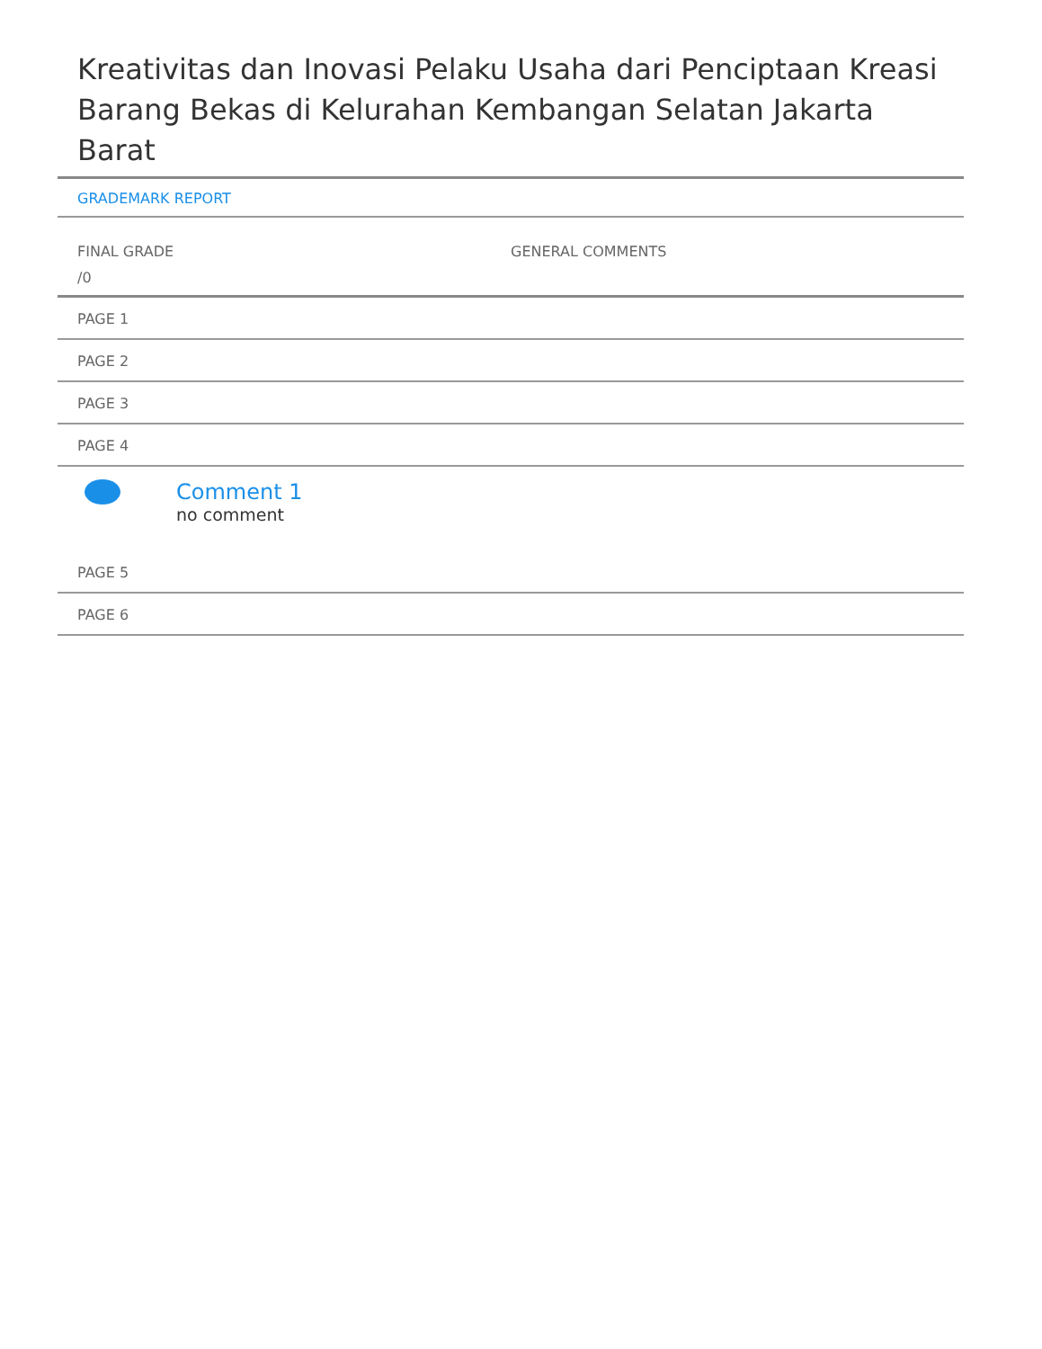Kreativitas dan Inovasi Pelaku Usaha dari Penciptaan Kreasi Barang Bekas di Kelurahan Kembangan Selatan Jakarta Barat
GRADEMARK REPORT
FINAL GRADE
/0
GENERAL COMMENTS
PAGE 1
PAGE 2
PAGE 3
PAGE 4
Comment 1
no comment
PAGE 5
PAGE 6